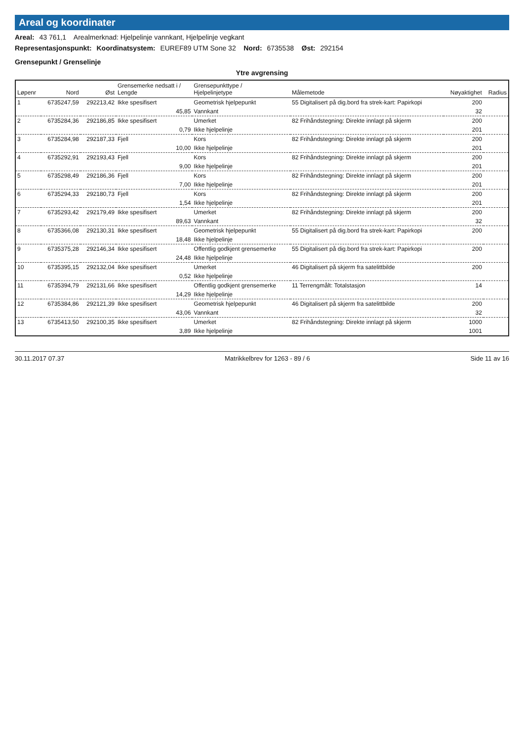Areal og koordinater
Areal: 43 761,1 Arealmerknad: Hjelpelinje vannkant, Hjelpelinje vegkant
Representasjonspunkt: Koordinatsystem: EUREF89 UTM Sone 32 Nord: 6735538 Øst: 292154
Grensepunkt / Grenselinje
Ytre avgrensing
| Løpenr | Nord | Øst | Grensemerke nedsatt i / Lengde | Grensepunkttype / Hjelpelinjetype | Målemetode | Nøyaktighet | Radius |
| --- | --- | --- | --- | --- | --- | --- | --- |
| 1 | 6735247,59 | 292213,42 | Ikke spesifisert | Geometrisk hjelpepunkt | 55 Digitalisert på dig.bord fra strek-kart: Papirkopi | 200 | |
| | | | 45,85 | Vannkant | | 32 | |
| 2 | 6735284,36 | 292186,85 | Ikke spesifisert | Umerket | 82 Frihåndstegning: Direkte innlagt på skjerm | 200 | |
| | | | 0,79 | Ikke hjelpelinje | | 201 | |
| 3 | 6735284,98 | 292187,33 | Fjell | Kors | 82 Frihåndstegning: Direkte innlagt på skjerm | 200 | |
| | | | 10,00 | Ikke hjelpelinje | | 201 | |
| 4 | 6735292,91 | 292193,43 | Fjell | Kors | 82 Frihåndstegning: Direkte innlagt på skjerm | 200 | |
| | | | 9,00 | Ikke hjelpelinje | | 201 | |
| 5 | 6735298,49 | 292186,36 | Fjell | Kors | 82 Frihåndstegning: Direkte innlagt på skjerm | 200 | |
| | | | 7,00 | Ikke hjelpelinje | | 201 | |
| 6 | 6735294,33 | 292180,73 | Fjell | Kors | 82 Frihåndstegning: Direkte innlagt på skjerm | 200 | |
| | | | 1,54 | Ikke hjelpelinje | | 201 | |
| 7 | 6735293,42 | 292179,49 | Ikke spesifisert | Umerket | 82 Frihåndstegning: Direkte innlagt på skjerm | 200 | |
| | | | 89,63 | Vannkant | | 32 | |
| 8 | 6735366,08 | 292130,31 | Ikke spesifisert | Geometrisk hjelpepunkt | 55 Digitalisert på dig.bord fra strek-kart: Papirkopi | 200 | |
| | | | 18,48 | Ikke hjelpelinje | | | |
| 9 | 6735375,28 | 292146,34 | Ikke spesifisert | Offentlig godkjent grensemerke | 55 Digitalisert på dig.bord fra strek-kart: Papirkopi | 200 | |
| | | | 24,48 | Ikke hjelpelinje | | | |
| 10 | 6735395,15 | 292132,04 | Ikke spesifisert | Umerket | 46 Digitalisert på skjerm fra satelittbilde | 200 | |
| | | | 0,52 | Ikke hjelpelinje | | | |
| 11 | 6735394,79 | 292131,66 | Ikke spesifisert | Offentlig godkjent grensemerke | 11 Terrengmålt: Totalstasjon | 14 | |
| | | | 14,29 | Ikke hjelpelinje | | | |
| 12 | 6735384,86 | 292121,39 | Ikke spesifisert | Geometrisk hjelpepunkt | 46 Digitalisert på skjerm fra satelittbilde | 200 | |
| | | | 43,06 | Vannkant | | 32 | |
| 13 | 6735413,50 | 292100,35 | Ikke spesifisert | Umerket | 82 Frihåndstegning: Direkte innlagt på skjerm | 1000 | |
| | | | 3,89 | Ikke hjelpelinje | | 1001 | |
30.11.2017 07.37 Matrikkelbrev for 1263 - 89 / 6 Side 11 av 16